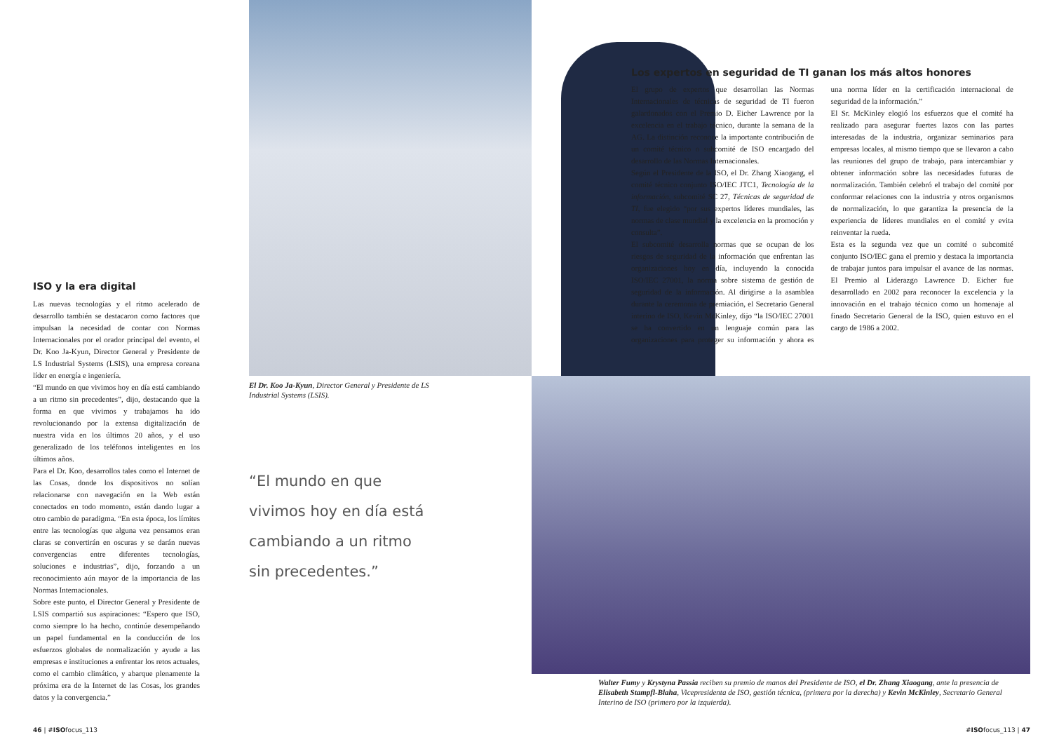ISO y la era digital
Las nuevas tecnologías y el ritmo acelerado de desarrollo también se destacaron como factores que impulsan la necesidad de contar con Normas Internacionales por el orador principal del evento, el Dr. Koo Ja-Kyun, Director General y Presidente de LS Industrial Systems (LSIS), una empresa coreana líder en energía e ingeniería.
“El mundo en que vivimos hoy en día está cambiando a un ritmo sin precedentes”, dijo, destacando que la forma en que vivimos y trabajamos ha ido revolucionando por la extensa digitalización de nuestra vida en los últimos 20 años, y el uso generalizado de los teléfonos inteligentes en los últimos años.
Para el Dr. Koo, desarrollos tales como el Internet de las Cosas, donde los dispositivos no solían relacionarse con navegación en la Web están conectados en todo momento, están dando lugar a otro cambio de paradigma. “En esta época, los límites entre las tecnologías que alguna vez pensamos eran claras se convertirán en oscuras y se darán nuevas convergencias entre diferentes tecnologías, soluciones e industrias”, dijo, forzando a un reconocimiento aún mayor de la importancia de las Normas Internacionales.
Sobre este punto, el Director General y Presidente de LSIS compartió sus aspiraciones: “Espero que ISO, como siempre lo ha hecho, continúe desempeñando un papel fundamental en la conducción de los esfuerzos globales de normalización y ayude a las empresas e instituciones a enfrentar los retos actuales, como el cambio climático, y abarque plenamente la próxima era de la Internet de las Cosas, los grandes datos y la convergencia.”
El Dr. Koo Ja-Kyun, Director General y Presidente de LS Industrial Systems (LSIS).
“El mundo en que vivimos hoy en día está cambiando a un ritmo sin precedentes.”
Los expertos en seguridad de TI ganan los más altos honores
El grupo de expertos que desarrollan las Normas Internacionales de técnicas de seguridad de TI fueron galardonados con el Premio D. Eicher Lawrence por la excelencia en el trabajo técnico, durante la semana de la AG. La distinción reconoce la importante contribución de un comité técnico o subcomité de ISO encargado del desarrollo de las Normas Internacionales.
Según el Presidente de la ISO, el Dr. Zhang Xiaogang, el comité técnico conjunto ISO/IEC JTC1, Tecnología de la información, subcomité SC 27, Técnicas de seguridad de TI, fue elegido “por sus expertos líderes mundiales, las normas de clase mundial y la excelencia en la promoción y consulta”.
El subcomité desarrolla normas que se ocupan de los riesgos de seguridad de la información que enfrentan las organizaciones hoy en día, incluyendo la conocida ISO/IEC 27001, la norma sobre sistema de gestión de seguridad de la información. Al dirigirse a la asamblea durante la ceremonia de premiación, el Secretario General interino de ISO, Kevin McKinley, dijo “la ISO/IEC 27001 se ha convertido en un lenguaje común para las organizaciones para proteger su información y ahora es una norma líder en la certificación internacional de seguridad de la información.”
El Sr. McKinley elogió los esfuerzos que el comité ha realizado para asegurar fuertes lazos con las partes interesadas de la industria, organizar seminarios para empresas locales, al mismo tiempo que se llevaron a cabo las reuniones del grupo de trabajo, para intercambiar y obtener información sobre las necesidades futuras de normalización. También celebró el trabajo del comité por conformar relaciones con la industria y otros organismos de normalización, lo que garantiza la presencia de la experiencia de líderes mundiales en el comité y evita reinventar la rueda.
Esta es la segunda vez que un comité o subcomité conjunto ISO/IEC gana el premio y destaca la importancia de trabajar juntos para impulsar el avance de las normas. El Premio al Liderazgo Lawrence D. Eicher fue desarrollado en 2002 para reconocer la excelencia y la innovación en el trabajo técnico como un homenaje al finado Secretario General de la ISO, quien estuvo en el cargo de 1986 a 2002.
Walter Fumy y Krystyna Passia reciben su premio de manos del Presidente de ISO, el Dr. Zhang Xiaogang, ante la presencia de Elisabeth Stampfl-Blaha, Vicepresidenta de ISO, gestión técnica, (primera por la derecha) y Kevin McKinley, Secretario General Interino de ISO (primero por la izquierda).
46 | #ISOfocus_113 #ISOfocus_113 | 47